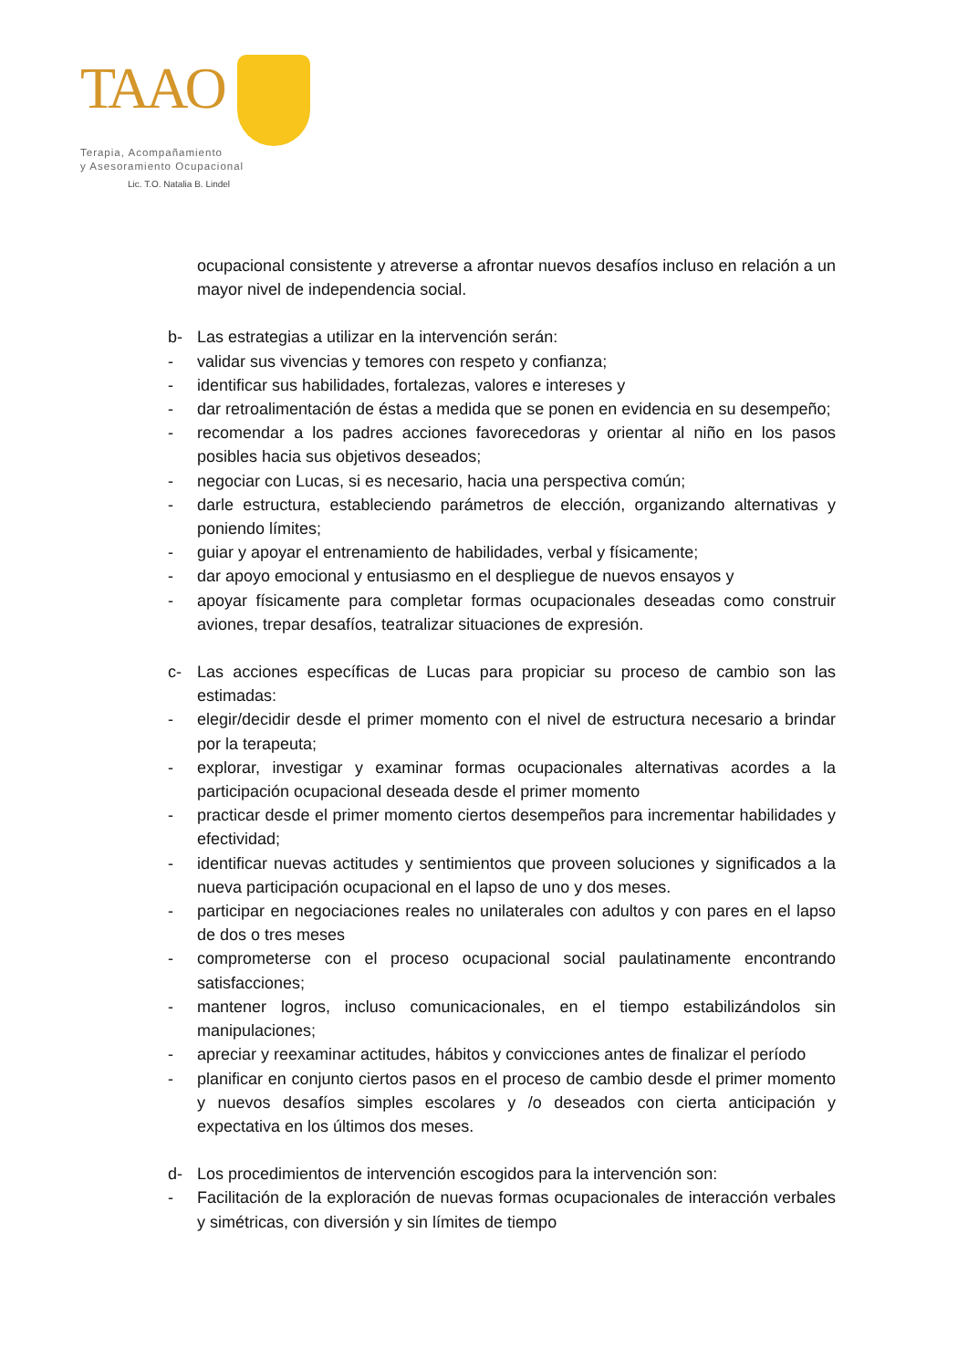TAAO
Terapia, Acompañamiento
y Asesoramiento Ocupacional
Lic. T.O. Natalia B. Lindel
ocupacional consistente y atreverse a afrontar nuevos desafíos incluso en relación a un mayor nivel de independencia social.
b- Las estrategias a utilizar en la intervención serán:
- validar sus vivencias y temores con respeto y confianza;
- identificar sus habilidades, fortalezas, valores e intereses y
- dar retroalimentación de éstas a medida que se ponen en evidencia en su desempeño;
- recomendar a los padres acciones favorecedoras y orientar al niño en los pasos posibles hacia sus objetivos deseados;
- negociar con Lucas, si es necesario, hacia una perspectiva común;
- darle estructura, estableciendo parámetros de elección, organizando alternativas y poniendo límites;
- guiar y apoyar el entrenamiento de habilidades, verbal y físicamente;
- dar apoyo emocional y entusiasmo en el despliegue de nuevos ensayos y
- apoyar físicamente para completar formas ocupacionales deseadas como construir aviones, trepar desafíos, teatralizar situaciones de expresión.
c- Las acciones específicas de Lucas para propiciar su proceso de cambio son las estimadas:
- elegir/decidir desde el primer momento con el nivel de estructura necesario a brindar por la terapeuta;
- explorar, investigar y examinar formas ocupacionales alternativas acordes a la participación ocupacional deseada desde el primer momento
- practicar desde el primer momento ciertos desempeños para incrementar habilidades y efectividad;
- identificar nuevas actitudes y sentimientos que proveen soluciones y significados a la nueva participación ocupacional en el lapso de uno y dos meses.
- participar en negociaciones reales no unilaterales con adultos y con pares en el lapso de dos o tres meses
- comprometerse con el proceso ocupacional social paulatinamente encontrando satisfacciones;
- mantener logros, incluso comunicacionales, en el tiempo estabilizándolos sin manipulaciones;
- apreciar y reexaminar actitudes, hábitos y convicciones antes de finalizar el período
- planificar en conjunto ciertos pasos en el proceso de cambio desde el primer momento y nuevos desafíos simples escolares y /o deseados con cierta anticipación y expectativa en los últimos dos meses.
d- Los procedimientos de intervención escogidos para la intervención son:
- Facilitación de la exploración de nuevas formas ocupacionales de interacción verbales y simétricas, con diversión y sin límites de tiempo